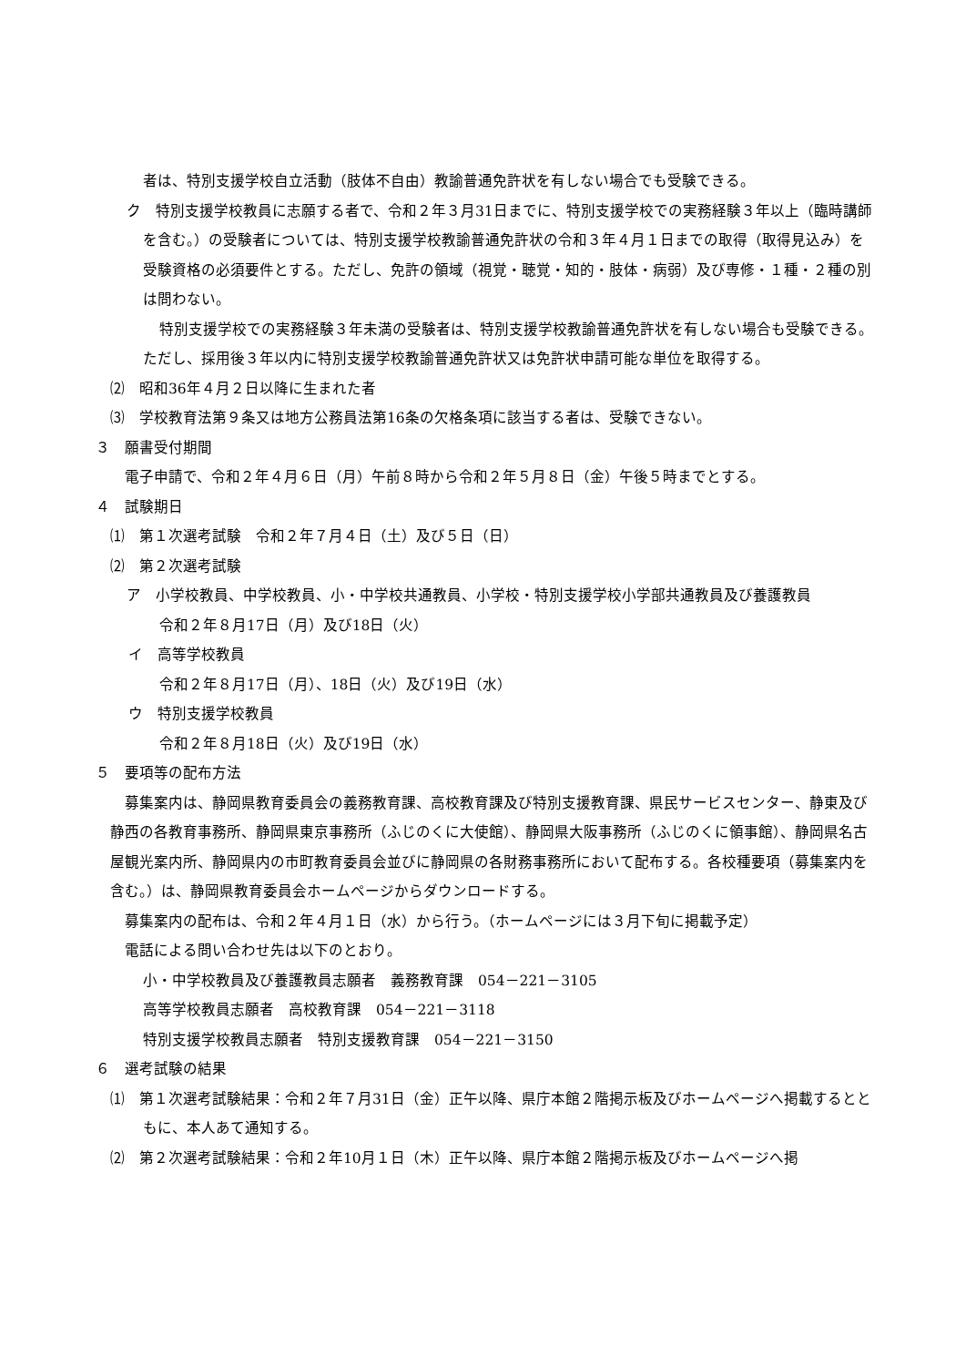者は、特別支援学校自立活動（肢体不自由）教諭普通免許状を有しない場合でも受験できる。
ク　特別支援学校教員に志願する者で、令和２年３月31日までに、特別支援学校での実務経験３年以上（臨時講師を含む。）の受験者については、特別支援学校教諭普通免許状の令和３年４月１日までの取得（取得見込み）を受験資格の必須要件とする。ただし、免許の領域（視覚・聴覚・知的・肢体・病弱）及び専修・１種・２種の別は問わない。
特別支援学校での実務経験３年未満の受験者は、特別支援学校教諭普通免許状を有しない場合も受験できる。ただし、採用後３年以内に特別支援学校教諭普通免許状又は免許状申請可能な単位を取得する。
⑵　昭和36年４月２日以降に生まれた者
⑶　学校教育法第９条又は地方公務員法第16条の欠格条項に該当する者は、受験できない。
３　願書受付期間
電子申請で、令和２年４月６日（月）午前８時から令和２年５月８日（金）午後５時までとする。
４　試験期日
⑴　第１次選考試験　令和２年７月４日（土）及び５日（日）
⑵　第２次選考試験
ア　小学校教員、中学校教員、小・中学校共通教員、小学校・特別支援学校小学部共通教員及び養護教員
令和２年８月17日（月）及び18日（火）
イ　高等学校教員
令和２年８月17日（月）、18日（火）及び19日（水）
ウ　特別支援学校教員
令和２年８月18日（火）及び19日（水）
５　要項等の配布方法
募集案内は、静岡県教育委員会の義務教育課、高校教育課及び特別支援教育課、県民サービスセンター、静東及び静西の各教育事務所、静岡県東京事務所（ふじのくに大使館）、静岡県大阪事務所（ふじのくに領事館）、静岡県名古屋観光案内所、静岡県内の市町教育委員会並びに静岡県の各財務事務所において配布する。各校種要項（募集案内を含む。）は、静岡県教育委員会ホームページからダウンロードする。
募集案内の配布は、令和２年４月１日（水）から行う。（ホームページには３月下旬に掲載予定）
電話による問い合わせ先は以下のとおり。
小・中学校教員及び養護教員志願者　義務教育課　054－221－3105
高等学校教員志願者　高校教育課　054－221－3118
特別支援学校教員志願者　特別支援教育課　054－221－3150
６　選考試験の結果
⑴　第１次選考試験結果：令和２年７月31日（金）正午以降、県庁本館２階掲示板及びホームページへ掲載するとともに、本人あて通知する。
⑵　第２次選考試験結果：令和２年10月１日（木）正午以降、県庁本館２階掲示板及びホームページへ掲